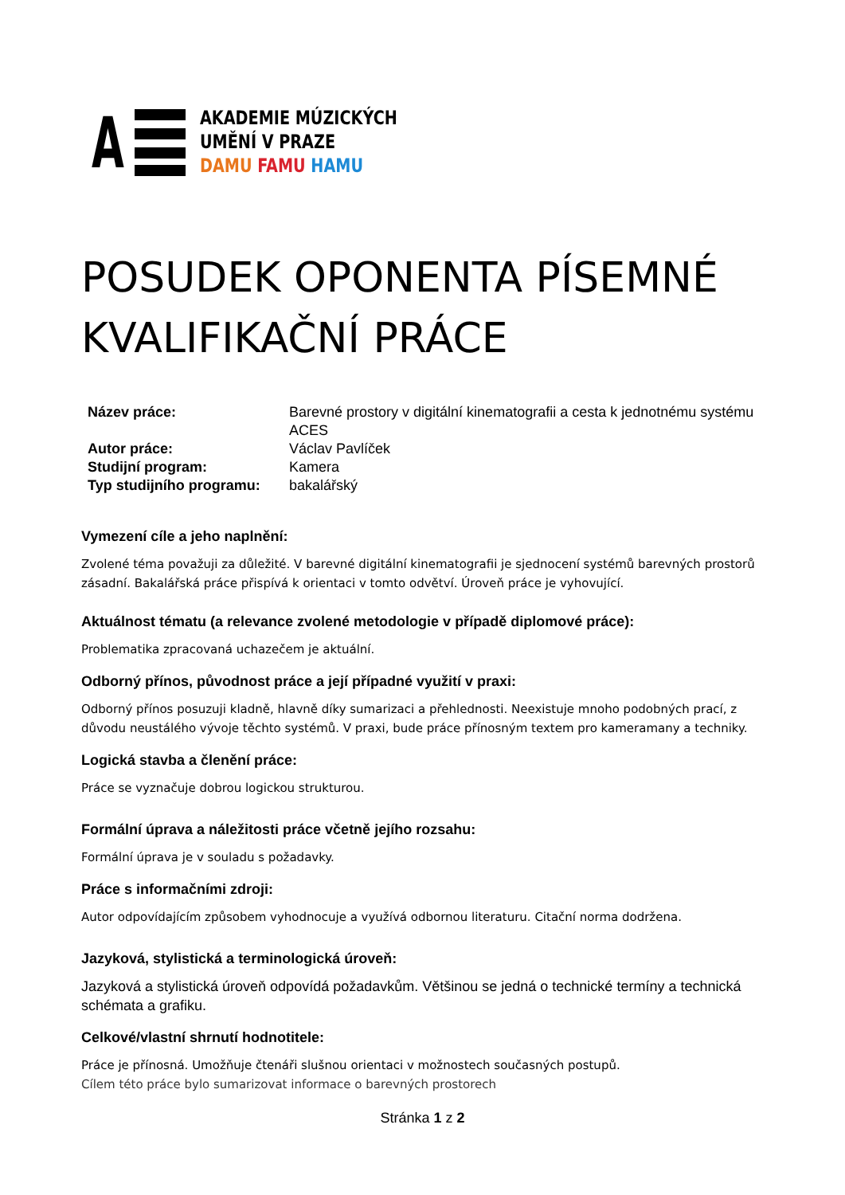A
AKADEMIE MÚZICKÝCH
UMĚNÍ V PRAZE
DAMU FAMU HAMU
POSUDEK OPONENTA PÍSEMNÉ KVALIFIKAČNÍ PRÁCE
| Název práce: | Barevné prostory v digitální kinematografii a cesta k jednotnému systému ACES |
| Autor práce: | Václav Pavlíček |
| Studijní program: | Kamera |
| Typ studijního programu: | bakalářský |
Vymezení cíle a jeho naplnění:
Zvolené téma považuji za důležité. V barevné digitální kinematografii je sjednocení systémů barevných prostorů zásadní. Bakalářská práce přispívá k orientaci v tomto odvětví. Úroveň práce je vyhovující.
Aktuálnost tématu (a relevance zvolené metodologie v případě diplomové práce):
Problematika zpracovaná uchazečem je aktuální.
Odborný přínos, původnost práce a její případné využití v praxi:
Odborný přínos posuzuji kladně, hlavně díky sumarizaci a přehlednosti. Neexistuje mnoho podobných prací, z důvodu neustálého vývoje těchto systémů. V praxi, bude práce přínosným textem pro kameramany a techniky.
Logická stavba a členění práce:
Práce se vyznačuje dobrou logickou strukturou.
Formální úprava a náležitosti práce včetně jejího rozsahu:
Formální úprava je v souladu s požadavky.
Práce s informačními zdroji:
Autor odpovídajícím způsobem vyhodnocuje a využívá odbornou literaturu. Citační norma dodržena.
Jazyková, stylistická a terminologická úroveň:
Jazyková a stylistická úroveň odpovídá požadavkům. Většinou se jedná o technické termíny a technická schémata a grafiku.
Celkové/vlastní shrnutí hodnotitele:
Práce je přínosná. Umožňuje čtenáři slušnou orientaci v možnostech současných postupů.
Cílem této práce bylo sumarizovat informace o barevných prostorech
Stránka 1 z 2